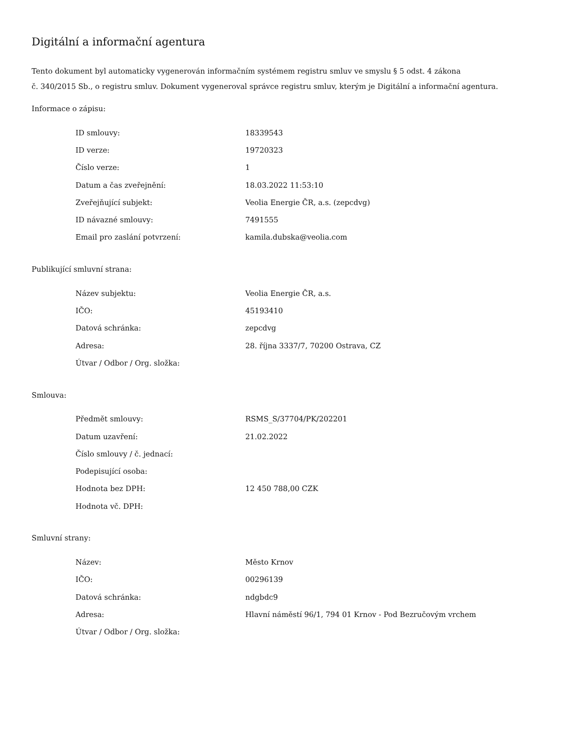Digitální a informační agentura
Tento dokument byl automaticky vygenerován informačním systémem registru smluv ve smyslu § 5 odst. 4 zákona
č. 340/2015 Sb., o registru smluv. Dokument vygeneroval správce registru smluv, kterým je Digitální a informační agentura.
Informace o zápisu:
| ID smlouvy: | 18339543 |
| ID verze: | 19720323 |
| Číslo verze: | 1 |
| Datum a čas zveřejnění: | 18.03.2022 11:53:10 |
| Zveřejňující subjekt: | Veolia Energie ČR, a.s. (zepcdvg) |
| ID návazné smlouvy: | 7491555 |
| Email pro zaslání potvrzení: | kamila.dubska@veolia.com |
Publikující smluvní strana:
| Název subjektu: | Veolia Energie ČR, a.s. |
| IČO: | 45193410 |
| Datová schránka: | zepcdvg |
| Adresa: | 28. října 3337/7, 70200 Ostrava, CZ |
| Útvar / Odbor / Org. složka: | |
Smlouva:
| Předmět smlouvy: | RSMS_S/37704/PK/202201 |
| Datum uzavření: | 21.02.2022 |
| Číslo smlouvy / č. jednací: | |
| Podepisující osoba: | |
| Hodnota bez DPH: | 12 450 788,00 CZK |
| Hodnota vč. DPH: | |
Smluvní strany:
| Název: | Město Krnov |
| IČO: | 00296139 |
| Datová schránka: | ndgbdc9 |
| Adresa: | Hlavní náměstí 96/1, 794 01 Krnov - Pod Bezručovým vrchem |
| Útvar / Odbor / Org. složka: | |